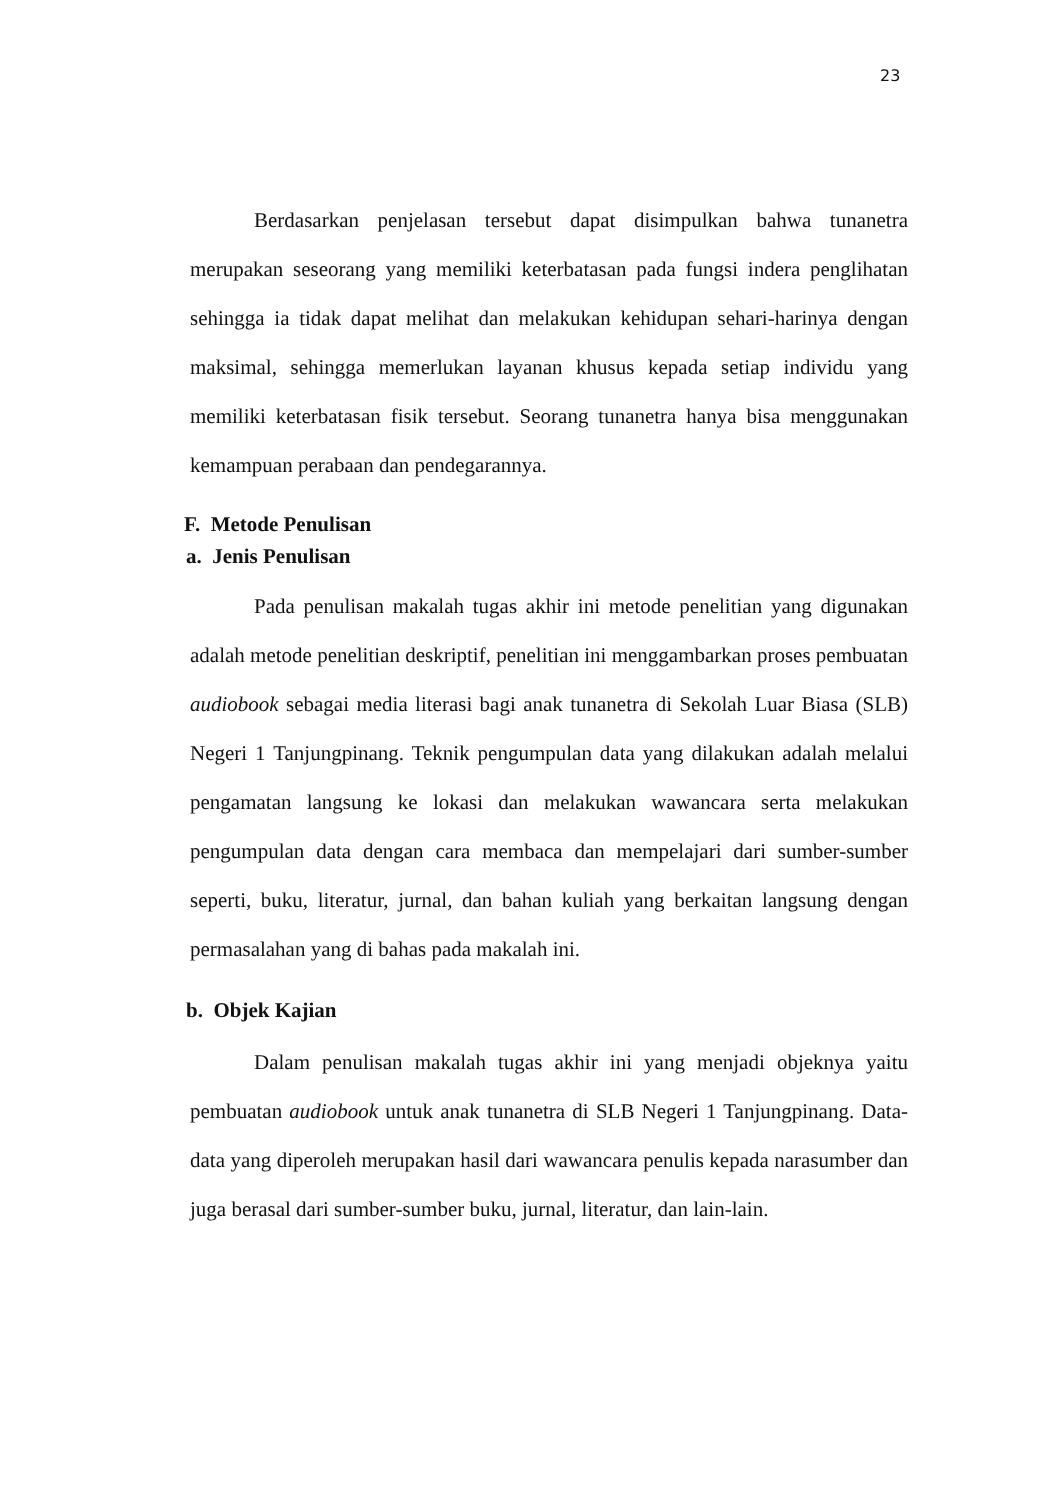23
Berdasarkan penjelasan tersebut dapat disimpulkan bahwa tunanetra merupakan seseorang yang memiliki keterbatasan pada fungsi indera penglihatan sehingga ia tidak dapat melihat dan melakukan kehidupan sehari-harinya dengan maksimal, sehingga memerlukan layanan khusus kepada setiap individu yang memiliki keterbatasan fisik tersebut. Seorang tunanetra hanya bisa menggunakan kemampuan perabaan dan pendegarannya.
F. Metode Penulisan
a. Jenis Penulisan
Pada penulisan makalah tugas akhir ini metode penelitian yang digunakan adalah metode penelitian deskriptif, penelitian ini menggambarkan proses pembuatan audiobook sebagai media literasi bagi anak tunanetra di Sekolah Luar Biasa (SLB) Negeri 1 Tanjungpinang. Teknik pengumpulan data yang dilakukan adalah melalui pengamatan langsung ke lokasi dan melakukan wawancara serta melakukan pengumpulan data dengan cara membaca dan mempelajari dari sumber-sumber seperti, buku, literatur, jurnal, dan bahan kuliah yang berkaitan langsung dengan permasalahan yang di bahas pada makalah ini.
b. Objek Kajian
Dalam penulisan makalah tugas akhir ini yang menjadi objeknya yaitu pembuatan audiobook untuk anak tunanetra di SLB Negeri 1 Tanjungpinang. Data-data yang diperoleh merupakan hasil dari wawancara penulis kepada narasumber dan juga berasal dari sumber-sumber buku, jurnal, literatur, dan lain-lain.